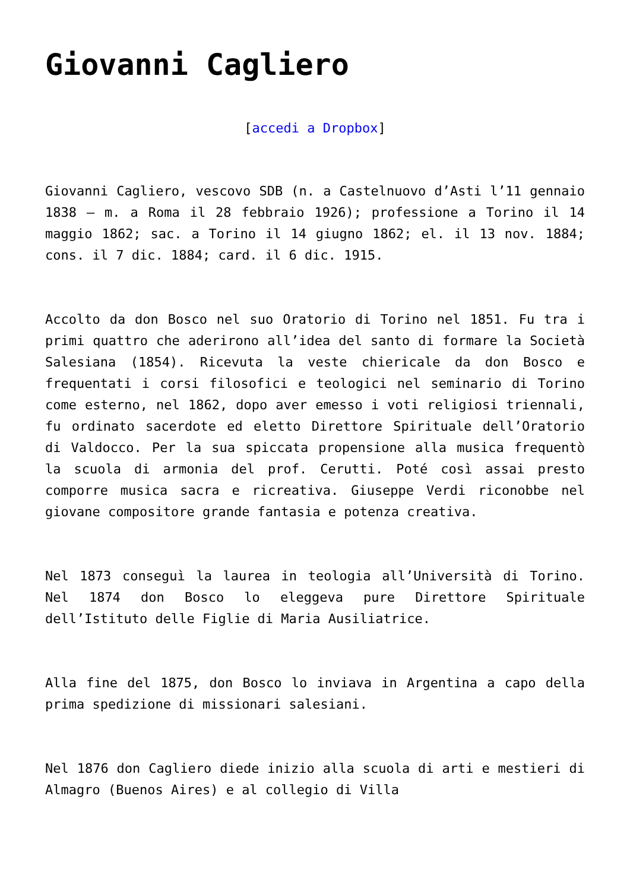Giovanni Cagliero
[accedi a Dropbox]
Giovanni Cagliero, vescovo SDB (n. a Castelnuovo d’Asti l’11 gennaio 1838 – m. a Roma il 28 febbraio 1926); professione a Torino il 14 maggio 1862; sac. a Torino il 14 giugno 1862; el. il 13 nov. 1884; cons. il 7 dic. 1884; card. il 6 dic. 1915.
Accolto da don Bosco nel suo Oratorio di Torino nel 1851. Fu tra i primi quattro che aderirono all’idea del santo di formare la Società Salesiana (1854). Ricevuta la veste chiericale da don Bosco e frequentati i corsi filosofici e teologici nel seminario di Torino come esterno, nel 1862, dopo aver emesso i voti religiosi triennali, fu ordinato sacerdote ed eletto Direttore Spirituale dell’Oratorio di Valdocco. Per la sua spiccata propensione alla musica frequentò la scuola di armonia del prof. Cerutti. Poté così assai presto comporre musica sacra e ricreativa. Giuseppe Verdi riconobbe nel giovane compositore grande fantasia e potenza creativa.
Nel 1873 conseguì la laurea in teologia all’Università di Torino. Nel 1874 don Bosco lo eleggeva pure Direttore Spirituale dell’Istituto delle Figlie di Maria Ausiliatrice.
Alla fine del 1875, don Bosco lo inviava in Argentina a capo della prima spedizione di missionari salesiani.
Nel 1876 don Cagliero diede inizio alla scuola di arti e mestieri di Almagro (Buenos Aires) e al collegio di Villa